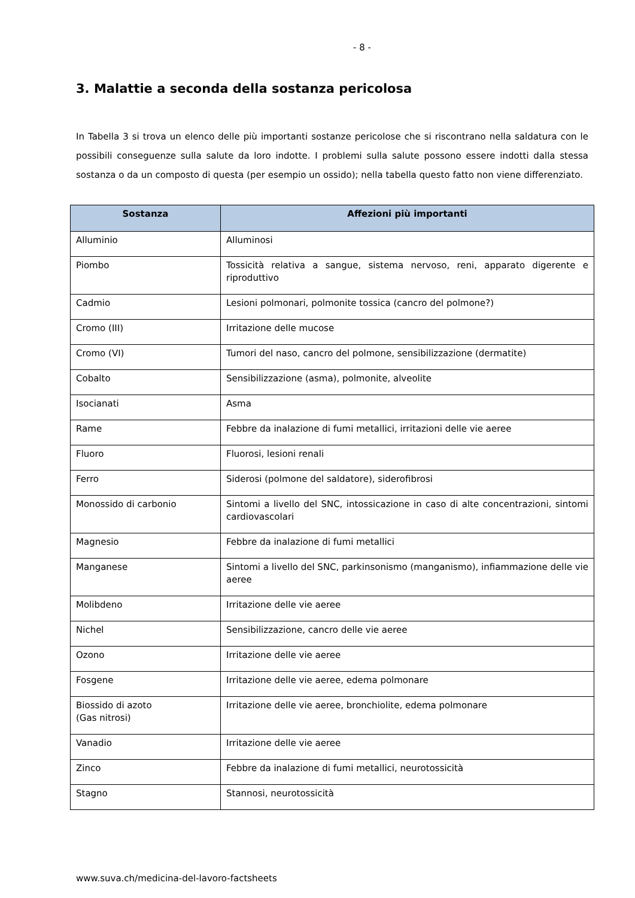- 8 -
3. Malattie a seconda della sostanza pericolosa
In Tabella 3 si trova un elenco delle più importanti sostanze pericolose che si riscontrano nella saldatura con le possibili conseguenze sulla salute da loro indotte. I problemi sulla salute possono essere indotti dalla stessa sostanza o da un composto di questa (per esempio un ossido); nella tabella questo fatto non viene differenziato.
| Sostanza | Affezioni più importanti |
| --- | --- |
| Alluminio | Alluminosi |
| Piombo | Tossicità relativa a sangue, sistema nervoso, reni, apparato digerente e riproduttivo |
| Cadmio | Lesioni polmonari, polmonite tossica (cancro del polmone?) |
| Cromo (III) | Irritazione delle mucose |
| Cromo (VI) | Tumori del naso, cancro del polmone, sensibilizzazione (dermatite) |
| Cobalto | Sensibilizzazione (asma), polmonite, alveolite |
| Isocianati | Asma |
| Rame | Febbre da inalazione di fumi metallici, irritazioni delle vie aeree |
| Fluoro | Fluorosi, lesioni renali |
| Ferro | Siderosi (polmone del saldatore), siderofibrosi |
| Monossido di carbonio | Sintomi a livello del SNC, intossicazione in caso di alte concentrazioni, sintomi cardiovascolari |
| Magnesio | Febbre da inalazione di fumi metallici |
| Manganese | Sintomi a livello del SNC, parkinsonismo (manganismo), infiammazione delle vie aeree |
| Molibdeno | Irritazione delle vie aeree |
| Nichel | Sensibilizzazione, cancro delle vie aeree |
| Ozono | Irritazione delle vie aeree |
| Fosgene | Irritazione delle vie aeree, edema polmonare |
| Biossido di azoto (Gas nitrosi) | Irritazione delle vie aeree, bronchiolite, edema polmonare |
| Vanadio | Irritazione delle vie aeree |
| Zinco | Febbre da inalazione di fumi metallici, neurotossicità |
| Stagno | Stannosi, neurotossicità |
www.suva.ch/medicina-del-lavoro-factsheets